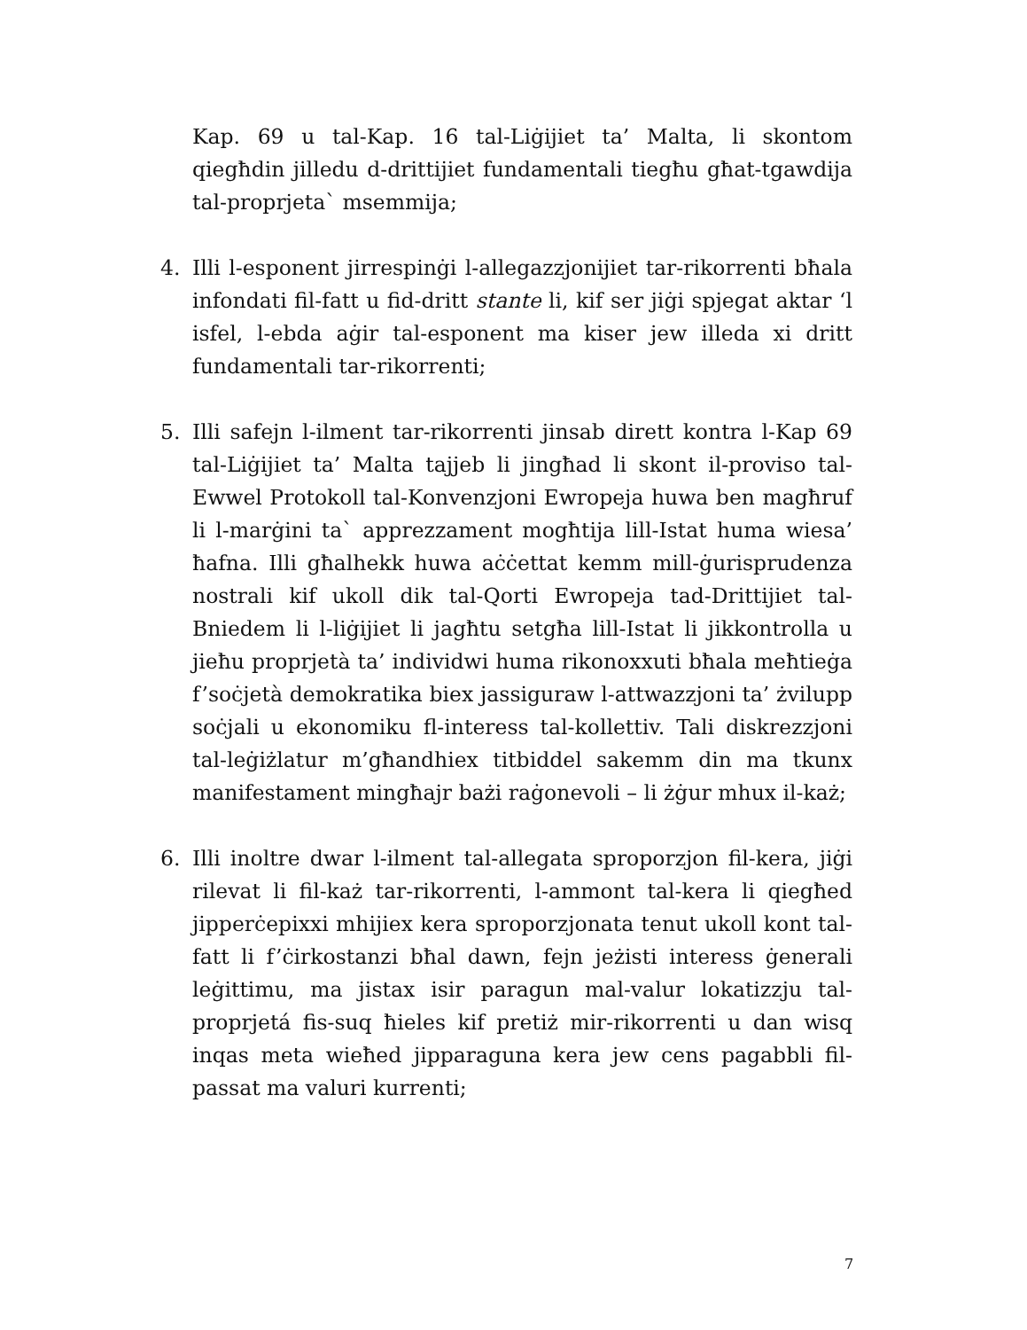Kap. 69 u tal-Kap. 16 tal-Liġijiet ta’ Malta, li skontom qiegħdin jilledu d-drittijiet fundamentali tiegħu għat-tgawdija tal-proprjeta` msemmija;
4. Illi l-esponent jirrespinġi l-allegazzjonijiet tar-rikorrenti bħala infondati fil-fatt u fid-dritt stante li, kif ser jiġi spjegat aktar ‘l isfel, l-ebda aġir tal-esponent ma kiser jew illeda xi dritt fundamentali tar-rikorrenti;
5. Illi safejn l-ilment tar-rikorrenti jinsab dirett kontra l-Kap 69 tal-Liġijiet ta’ Malta tajjeb li jingħad li skont il-proviso tal-Ewwel Protokoll tal-Konvenzjoni Ewropeja huwa ben magħruf li l-marġini ta` apprezzament mogħtija lill-Istat huma wiesa’ ħafna. Illi għalhekk huwa aċċettat kemm mill-ġurisprudenza nostrali kif ukoll dik tal-Qorti Ewropeja tad-Drittijiet tal-Bniedem li l-liġijiet li jagħtu setgħa lill-Istat li jikkontrolla u jieħu proprjetà ta’ individwi huma rikonoxxuti bħala meħtieġa f’soċjetà demokratika biex jassiguraw l-attwazzjoni ta’ żvilupp soċjali u ekonomiku fl-interess tal-kollettiv. Tali diskrezzjoni tal-leġiżlatur m’għandhiex titbiddel sakemm din ma tkunx manifestament mingħajr bażi raġonevoli – li żġur mhux il-każ;
6. Illi inoltre dwar l-ilment tal-allegata sproporzjon fil-kera, jiġi rilevat li fil-każ tar-rikorrenti, l-ammont tal-kera li qiegħed jipperċepixxi mhijiex kera sproporzjonata tenut ukoll kont tal-fatt li f’ċirkostanzi bħal dawn, fejn jeżisti interess ġenerali leġittimu, ma jistax isir paragun mal-valur lokatizzju tal-proprjetá fis-suq ħieles kif pretiż mir-rikorrenti u dan wisq inqas meta wieħed jipparaguna kera jew cens pagabbli fil-passat ma valuri kurrenti;
7